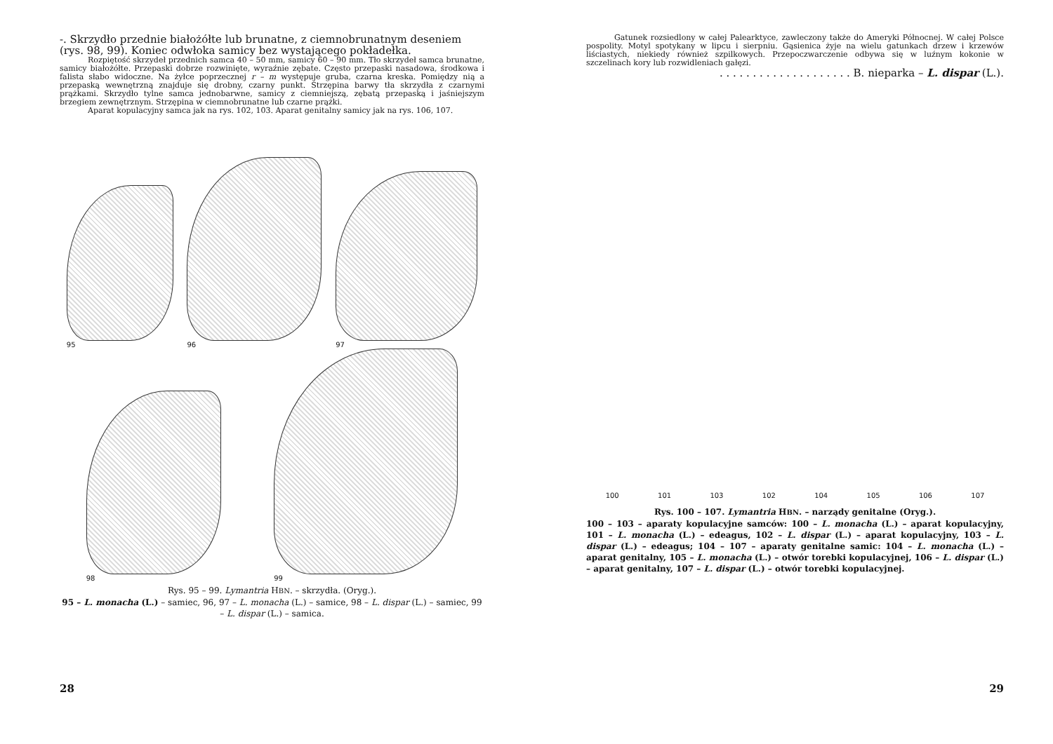-. Skrzydło przednie białożółte lub brunatne, z ciemnobrunatnym deseniem (rys. 98, 99). Koniec odwłoka samicy bez wystającego pokładełka.
Rozpiętość skrzydeł przednich samca 40 – 50 mm, samicy 60 – 90 mm. Tło skrzydeł samca brunatne, samicy białożółte. Przepaski dobrze rozwinięte, wyraźnie zębate. Często przepaski nasadowa, środkowa i falista słabo widoczne. Na żyłce poprzecznej r – m występuje gruba, czarna kreska. Pomiędzy nią a przepaską wewnętrzną znajduje się drobny, czarny punkt. Strzępina barwy tła skrzydła z czarnymi prążkami. Skrzydło tylne samca jednobarwne, samicy z ciemniejszą, zębatą przepaską i jaśniejszym brzegiem zewnętrznym. Strzępina w ciemnobrunatne lub czarne prążki.
Aparat kopulacyjny samca jak na rys. 102, 103. Aparat genitalny samicy jak na rys. 106, 107.
95
96
97
98
99
Rys. 95 – 99. Lymantria HBN. – skrzydła. (Oryg.).
95 – L. monacha (L.) – samiec, 96, 97 – L. monacha (L.) – samice, 98 – L. dispar (L.) – samiec, 99 – L. dispar (L.) – samica.
28
Gatunek rozsiedlony w całej Palearktyce, zawleczony także do Ameryki Północnej. W całej Polsce pospolity. Motyl spotykany w lipcu i sierpniu. Gąsienica żyje na wielu gatunkach drzew i krzewów liściastych, niekiedy również szpilkowych. Przepoczwarczenie odbywa się w luźnym kokonie w szczelinach kory lub rozwidleniach gałęzi.
. . . . . . . . . . . . . . . . . . . . B. nieparka – L. dispar (L.).
100
101
103
102
104
105
106
107
Rys. 100 – 107. Lymantria HBN. – narządy genitalne (Oryg.).
100 – 103 – aparaty kopulacyjne samców: 100 – L. monacha (L.) – aparat kopulacyjny, 101 – L. monacha (L.) – edeagus, 102 – L. dispar (L.) – aparat kopulacyjny, 103 – L. dispar (L.) – edeagus; 104 – 107 – aparaty genitalne samic: 104 – L. monacha (L.) – aparat genitalny, 105 – L. monacha (L.) – otwór torebki kopulacyjnej, 106 – L. dispar (L.) – aparat genitalny, 107 – L. dispar (L.) – otwór torebki kopulacyjnej.
29